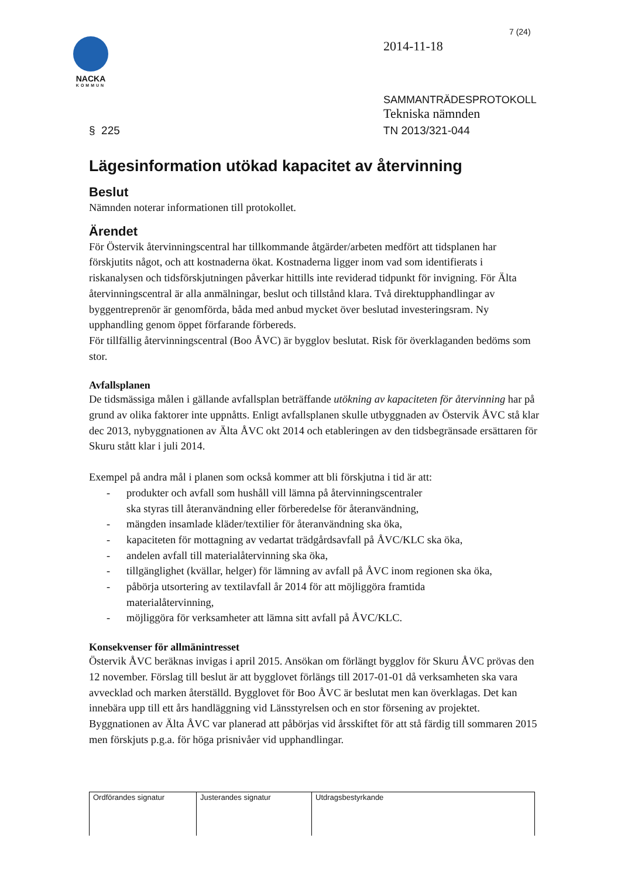7 (24)
NACKA
KOMMUN
2014-11-18
SAMMANTRÄDESPROTOKOLL
Tekniska nämnden
§ 225 TN 2013/321-044
Lägesinformation utökad kapacitet av återvinning
Beslut
Nämnden noterar informationen till protokollet.
Ärendet
För Östervik återvinningscentral har tillkommande åtgärder/arbeten medfört att tidsplanen har förskjutits något, och att kostnaderna ökat. Kostnaderna ligger inom vad som identifierats i riskanalysen och tidsförskjutningen påverkar hittills inte reviderad tidpunkt för invigning. För Älta återvinningscentral är alla anmälningar, beslut och tillstånd klara. Två direktupphandlingar av byggentreprenör är genomförda, båda med anbud mycket över beslutad investeringsram. Ny upphandling genom öppet förfarande förbereds.
För tillfällig återvinningscentral (Boo ÅVC) är bygglov beslutat. Risk för överklaganden bedöms som stor.
Avfallsplanen
De tidsmässiga målen i gällande avfallsplan beträffande utökning av kapaciteten för återvinning har på grund av olika faktorer inte uppnåtts. Enligt avfallsplanen skulle utbyggnaden av Östervik ÅVC stå klar dec 2013, nybyggnationen av Älta ÅVC okt 2014 och etableringen av den tidsbegränsade ersättaren för Skuru stått klar i juli 2014.
Exempel på andra mål i planen som också kommer att bli förskjutna i tid är att:
- produkter och avfall som hushåll vill lämna på återvinningscentraler
ska styras till återanvändning eller förberedelse för återanvändning,
- mängden insamlade kläder/textilier för återanvändning ska öka,
- kapaciteten för mottagning av vedartat trädgårdsavfall på ÅVC/KLC ska öka,
- andelen avfall till materialåtervinning ska öka,
- tillgänglighet (kvällar, helger) för lämning av avfall på ÅVC inom regionen ska öka,
- påbörja utsortering av textilavfall år 2014 för att möjliggöra framtida
materialåtervinning,
- möjliggöra för verksamheter att lämna sitt avfall på ÅVC/KLC.
Konsekvenser för allmänintresset
Östervik ÅVC beräknas invigas i april 2015. Ansökan om förlängt bygglov för Skuru ÅVC prövas den 12 november. Förslag till beslut är att bygglovet förlängs till 2017-01-01 då verksamheten ska vara avvecklad och marken återställd. Bygglovet för Boo ÅVC är beslutat men kan överklagas. Det kan innebära upp till ett års handläggning vid Länsstyrelsen och en stor försening av projektet. Byggnationen av Älta ÅVC var planerad att påbörjas vid årsskiftet för att stå färdig till sommaren 2015 men förskjuts p.g.a. för höga prisnivåer vid upphandlingar.
| Ordförandes signatur | Justerandes signatur | Utdragsbestyrkande |